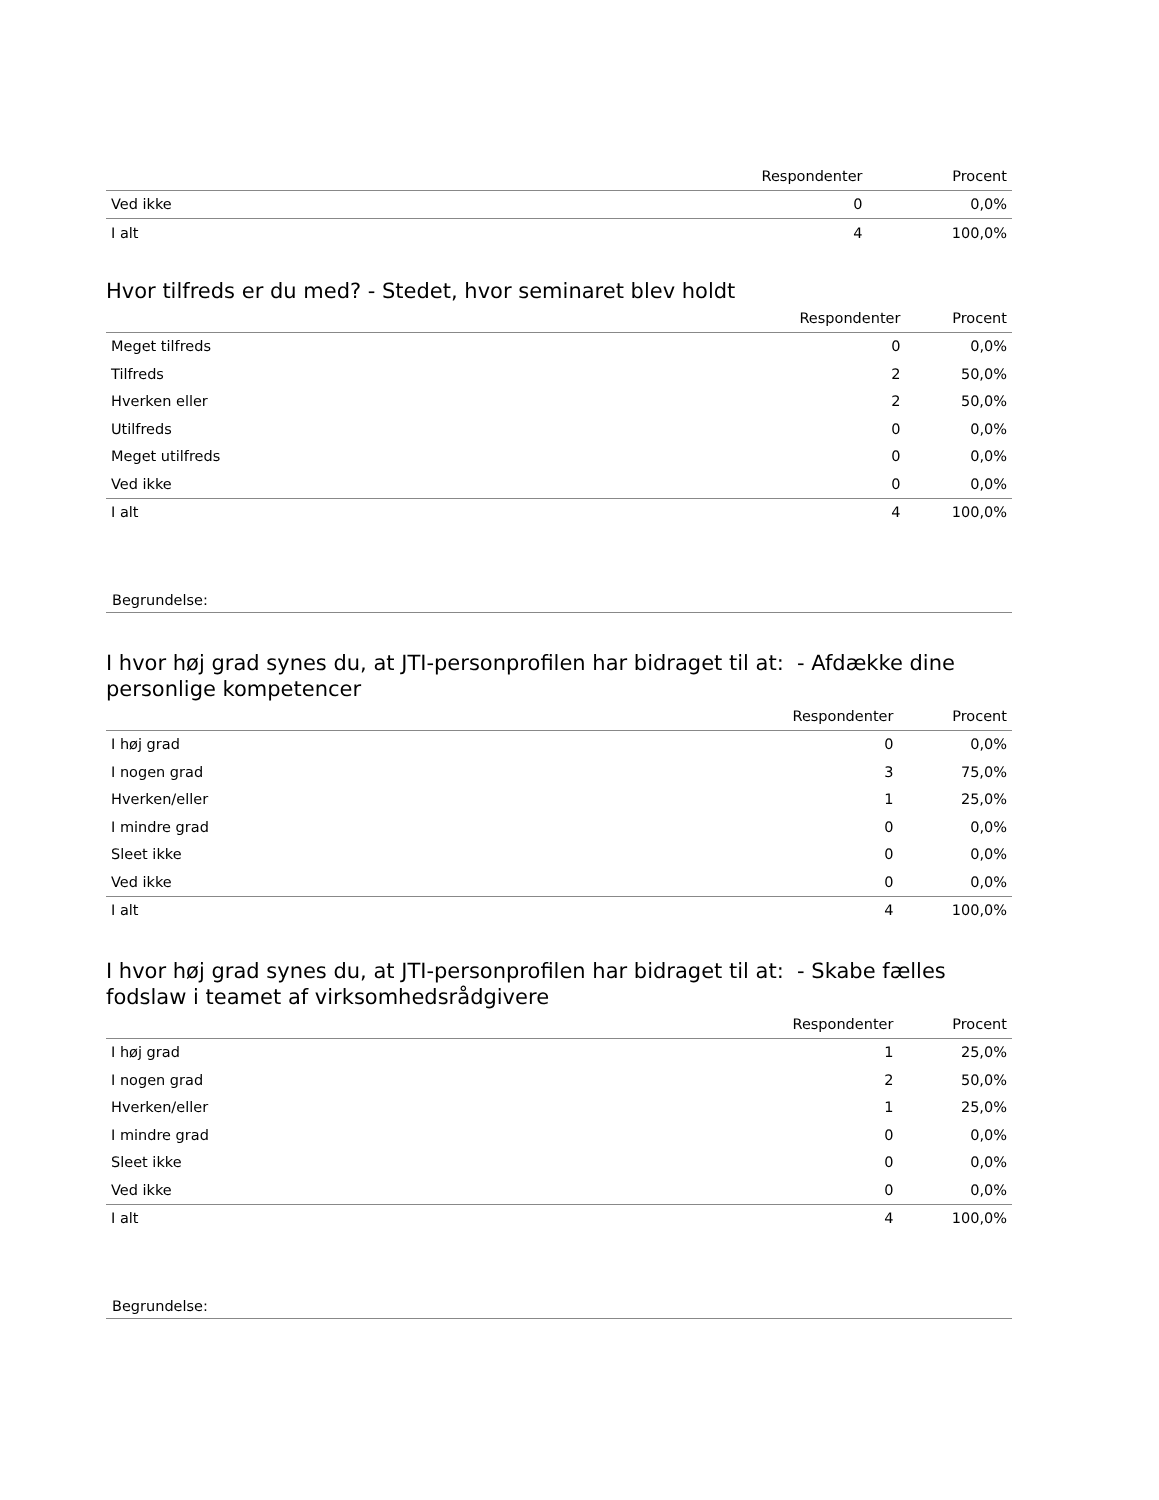| | Respondenter | Procent |
| --- | --- | --- |
| Ved ikke | 0 | 0,0% |
| I alt | 4 | 100,0% |
Hvor tilfreds er du med? - Stedet, hvor seminaret blev holdt
| | Respondenter | Procent |
| --- | --- | --- |
| Meget tilfreds | 0 | 0,0% |
| Tilfreds | 2 | 50,0% |
| Hverken eller | 2 | 50,0% |
| Utilfreds | 0 | 0,0% |
| Meget utilfreds | 0 | 0,0% |
| Ved ikke | 0 | 0,0% |
| I alt | 4 | 100,0% |
Begrundelse:
I hvor høj grad synes du, at JTI-personprofilen har bidraget til at: - Afdække dine personlige kompetencer
| | Respondenter | Procent |
| --- | --- | --- |
| I høj grad | 0 | 0,0% |
| I nogen grad | 3 | 75,0% |
| Hverken/eller | 1 | 25,0% |
| I mindre grad | 0 | 0,0% |
| Sleet ikke | 0 | 0,0% |
| Ved ikke | 0 | 0,0% |
| I alt | 4 | 100,0% |
I hvor høj grad synes du, at JTI-personprofilen har bidraget til at: - Skabe fælles fodslaw i teamet af virksomhedsrådgivere
| | Respondenter | Procent |
| --- | --- | --- |
| I høj grad | 1 | 25,0% |
| I nogen grad | 2 | 50,0% |
| Hverken/eller | 1 | 25,0% |
| I mindre grad | 0 | 0,0% |
| Sleet ikke | 0 | 0,0% |
| Ved ikke | 0 | 0,0% |
| I alt | 4 | 100,0% |
Begrundelse: